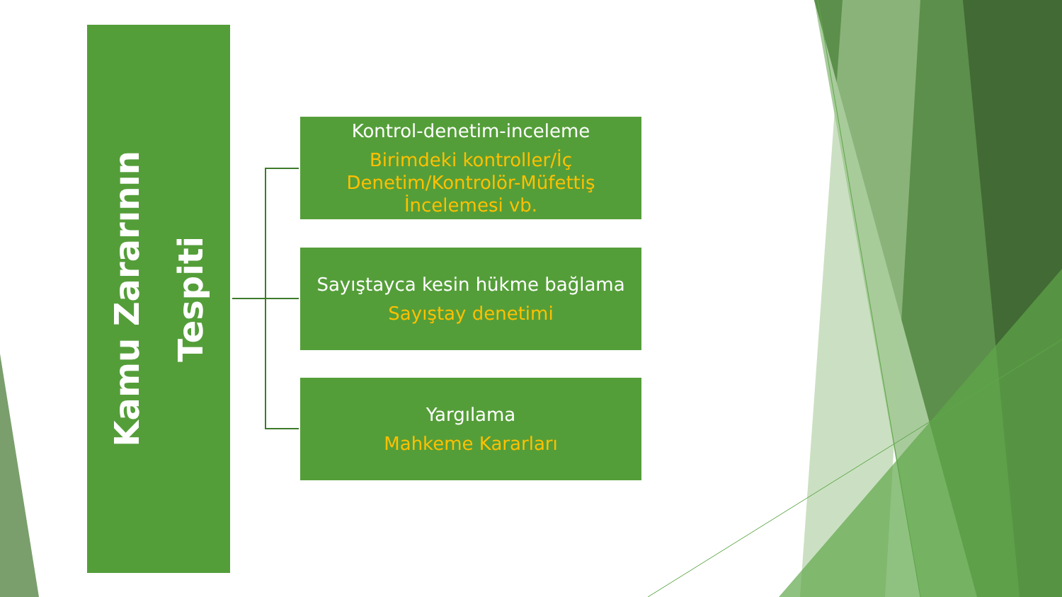Kamu Zararının
Tespiti
Kontrol-denetim-inceleme
Birimdeki kontroller/İç Denetim/Kontrolör-Müfettiş İncelemesi vb.
Sayıştayca kesin hükme bağlama
Sayıştay denetimi
Yargılama
Mahkeme Kararları